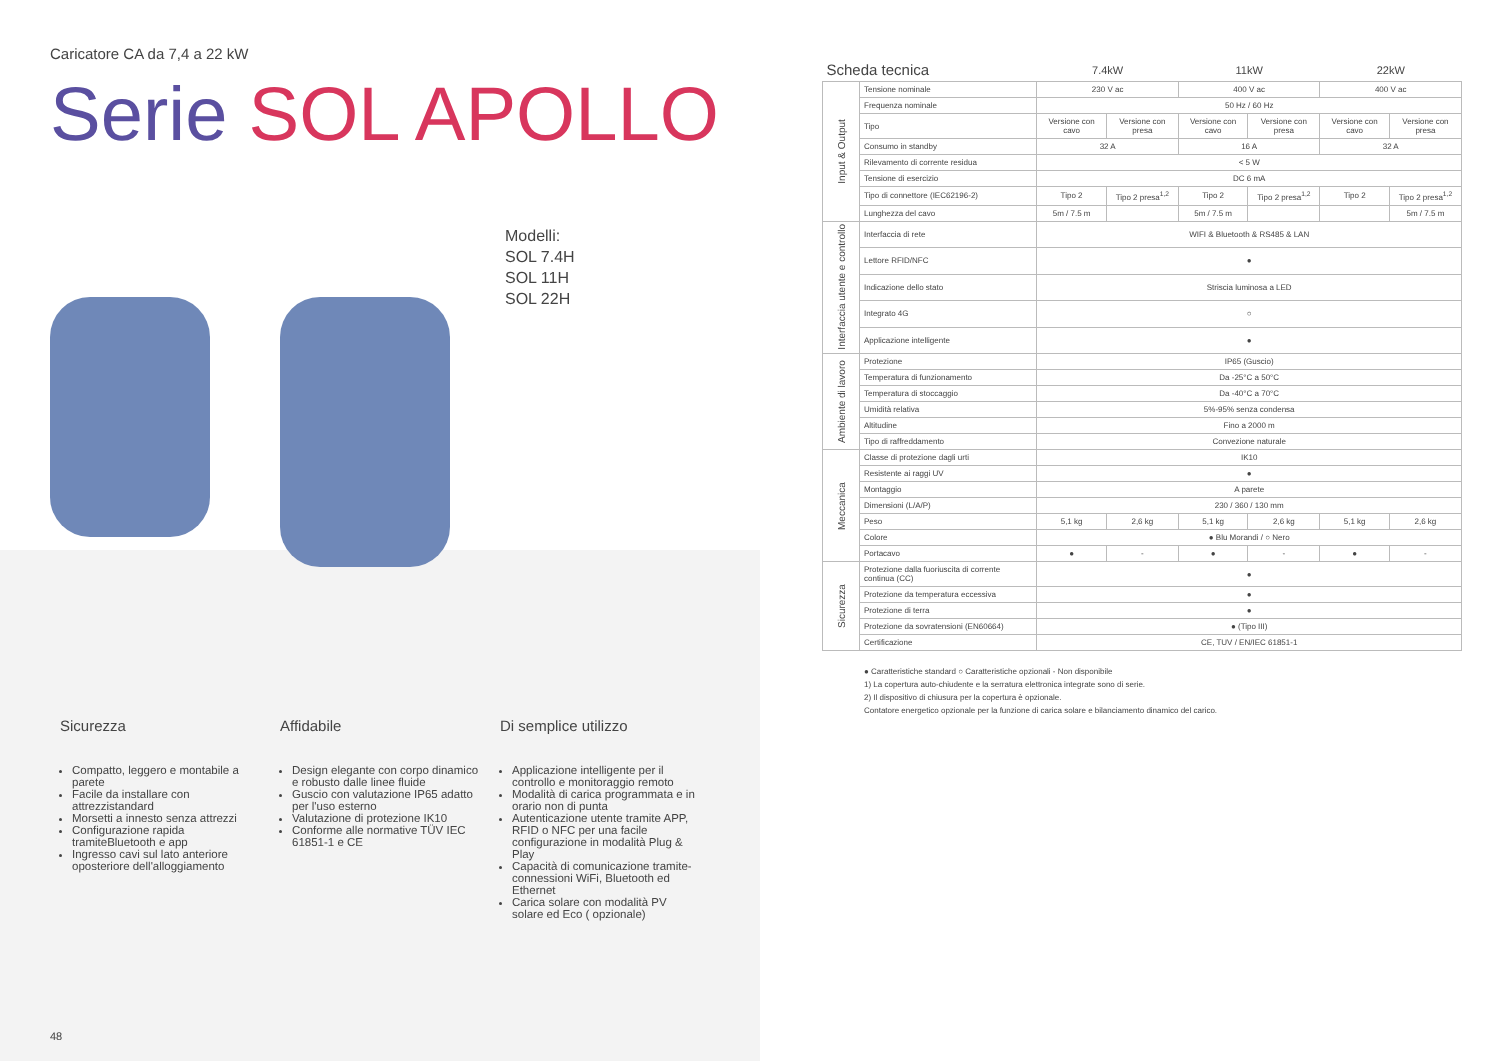Caricatore CA da 7,4 a 22 kW
Serie SOL APOLLO
Modelli:
SOL 7.4H
SOL 11H
SOL 22H
Sicurezza
Compatto, leggero e montabile a parete
Facile da installare con attrezzistandard
Morsetti a innesto senza attrezzi
Configurazione rapida tramiteBluetooth e app
Ingresso cavi sul lato anteriore oposteriore dell'alloggiamento
Affidabile
Design elegante con corpo dinamico e robusto dalle linee fluide
Guscio con valutazione IP65 adatto per l'uso esterno
Valutazione di protezione IK10
Conforme alle normative TÜV IEC 61851-1 e CE
Di semplice utilizzo
Applicazione intelligente per il controllo e monitoraggio remoto
Modalità di carica programmata e in orario non di punta
Autenticazione utente tramite APP, RFID o NFC per una facile configurazione in modalità Plug & Play
Capacità di comunicazione tramite-connessioni WiFi, Bluetooth ed Ethernet
Carica solare con modalità PV solare ed Eco ( opzionale)
48
| Scheda tecnica | | 7.4kW | | 11kW | | 22kW | |
| --- | --- | --- | --- | --- | --- | --- | --- |
| Input & Output | Tensione nominale | 230 V ac | | 400 V ac | | 400 V ac | |
| | Frequenza nominale | 50 Hz / 60 Hz | | | | | |
| | Tipo | Versione con cavo | Versione con presa | Versione con cavo | Versione con presa | Versione con cavo | Versione con presa |
| | Consumo in standby | 32 A | | 16 A | | 32 A | |
| | Rilevamento di corrente residua | < 5 W | | | | | |
| | Tensione di esercizio | DC 6 mA | | | | | |
| | Tipo di connettore (IEC62196-2) | Tipo 2 | Tipo 2 presa<sup>1,2</sup> | Tipo 2 | Tipo 2 presa<sup>1,2</sup> | Tipo 2 | Tipo 2 presa<sup>1,2</sup> |
| | Lunghezza del cavo | 5m / 7.5 m | | 5m / 7.5 m | | | 5m / 7.5 m |
| Interfaccia utente e controllo | Interfaccia di rete | WIFI & Bluetooth & RS485 & LAN | | | | | |
| | Lettore RFID/NFC | ● | | | | | |
| | Indicazione dello stato | Striscia luminosa a LED | | | | | |
| | Integrato 4G | ○ | | | | | |
| | Applicazione intelligente | ● | | | | | |
| Ambiente di lavoro | Protezione | IP65 (Guscio) | | | | | |
| | Temperatura di funzionamento | Da -25°C a 50°C | | | | | |
| | Temperatura di stoccaggio | Da -40°C a 70°C | | | | | |
| | Umidità relativa | 5%-95% senza condensa | | | | | |
| | Altitudine | Fino a 2000 m | | | | | |
| | Tipo di raffreddamento | Convezione naturale | | | | | |
| Meccanica | Classe di protezione dagli urti | IK10 | | | | | |
| | Resistente ai raggi UV | ● | | | | | |
| | Montaggio | A parete | | | | | |
| | Dimensioni (L/A/P) | 230 / 360 / 130 mm | | | | | |
| | Peso | 5,1 kg | 2,6 kg | 5,1 kg | 2,6 kg | 5,1 kg | 2,6 kg |
| | Colore | ● Blu Morandi / ○ Nero | | | | | |
| | Portacavo | ● | - | ● | - | ● | - |
| Sicurezza | Protezione dalla fuoriuscita di corrente continua (CC) | ● | | | | | |
| | Protezione da temperatura eccessiva | ● | | | | | |
| | Protezione di terra | ● | | | | | |
| | Protezione da sovratensioni (EN60664) | ● (Tipo III) | | | | | |
| | Certificazione | CE, TUV / EN/IEC 61851-1 | | | | | |
● Caratteristiche standard ○ Caratteristiche opzionali - Non disponibile
1) La copertura auto-chiudente e la serratura elettronica integrate sono di serie.
2) Il dispositivo di chiusura per la copertura è opzionale.
Contatore energetico opzionale per la funzione di carica solare e bilanciamento dinamico del carico.